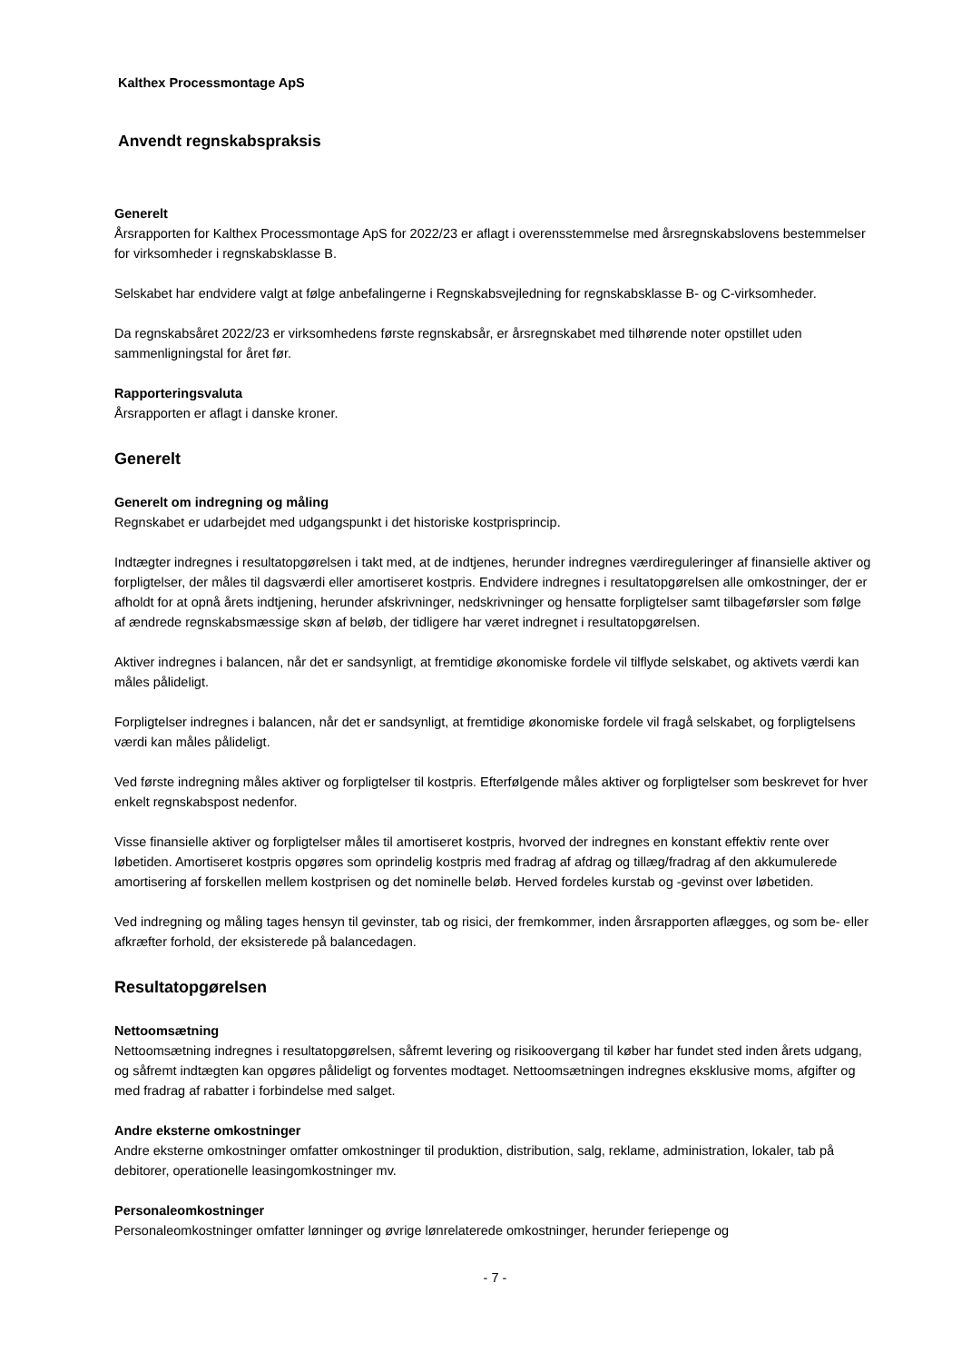Kalthex Processmontage ApS
Anvendt regnskabspraksis
Generelt
Årsrapporten for Kalthex Processmontage ApS for 2022/23 er aflagt i overensstemmelse med årsregnskabslovens bestemmelser for virksomheder i regnskabsklasse B.
Selskabet har endvidere valgt at følge anbefalingerne i Regnskabsvejledning for regnskabsklasse B- og C-virksomheder.
Da regnskabsåret 2022/23 er virksomhedens første regnskabsår, er årsregnskabet med tilhørende noter opstillet uden sammenligningstal for året før.
Rapporteringsvaluta
Årsrapporten er aflagt i danske kroner.
Generelt
Generelt om indregning og måling
Regnskabet er udarbejdet med udgangspunkt i det historiske kostprisprincip.
Indtægter indregnes i resultatopgørelsen i takt med, at de indtjenes, herunder indregnes værdireguleringer af finansielle aktiver og forpligtelser, der måles til dagsværdi eller amortiseret kostpris. Endvidere indregnes i resultatopgørelsen alle omkostninger, der er afholdt for at opnå årets indtjening, herunder afskrivninger, nedskrivninger og hensatte forpligtelser samt tilbageførsler som følge af ændrede regnskabsmæssige skøn af beløb, der tidligere har været indregnet i resultatopgørelsen.
Aktiver indregnes i balancen, når det er sandsynligt, at fremtidige økonomiske fordele vil tilflyde selskabet, og aktivets værdi kan måles pålideligt.
Forpligtelser indregnes i balancen, når det er sandsynligt, at fremtidige økonomiske fordele vil fragå selskabet, og forpligtelsens værdi kan måles pålideligt.
Ved første indregning måles aktiver og forpligtelser til kostpris. Efterfølgende måles aktiver og forpligtelser som beskrevet for hver enkelt regnskabspost nedenfor.
Visse finansielle aktiver og forpligtelser måles til amortiseret kostpris, hvorved der indregnes en konstant effektiv rente over løbetiden. Amortiseret kostpris opgøres som oprindelig kostpris med fradrag af afdrag og tillæg/fradrag af den akkumulerede amortisering af forskellen mellem kostprisen og det nominelle beløb. Herved fordeles kurstab og -gevinst over løbetiden.
Ved indregning og måling tages hensyn til gevinster, tab og risici, der fremkommer, inden årsrapporten aflægges, og som be- eller afkræfter forhold, der eksisterede på balancedagen.
Resultatopgørelsen
Nettoomsætning
Nettoomsætning indregnes i resultatopgørelsen, såfremt levering og risikoovergang til køber har fundet sted inden årets udgang, og såfremt indtægten kan opgøres pålideligt og forventes modtaget. Nettoomsætningen indregnes eksklusive moms, afgifter og med fradrag af rabatter i forbindelse med salget.
Andre eksterne omkostninger
Andre eksterne omkostninger omfatter omkostninger til produktion, distribution, salg, reklame, administration, lokaler, tab på debitorer, operationelle leasingomkostninger mv.
Personaleomkostninger
Personaleomkostninger omfatter lønninger og øvrige lønrelaterede omkostninger, herunder feriepenge og
- 7 -